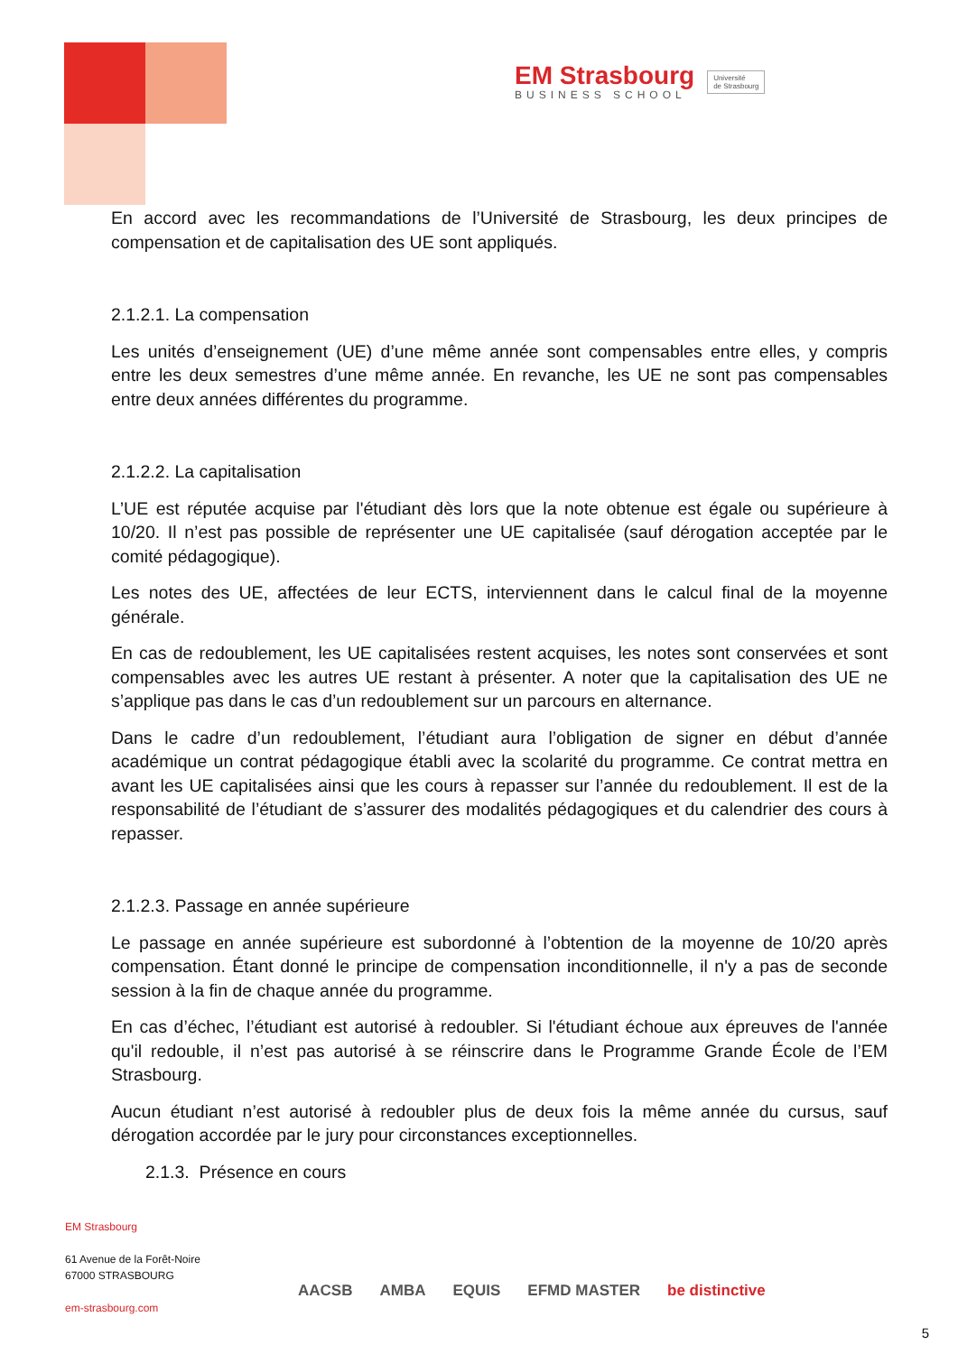EM Strasbourg
BUSINESS SCHOOL
Université
de Strasbourg
En accord avec les recommandations de l’Université de Strasbourg, les deux principes de compensation et de capitalisation des UE sont appliqués.
2.1.2.1. La compensation
Les unités d’enseignement (UE) d’une même année sont compensables entre elles, y compris entre les deux semestres d’une même année. En revanche, les UE ne sont pas compensables entre deux années différentes du programme.
2.1.2.2. La capitalisation
L’UE est réputée acquise par l'étudiant dès lors que la note obtenue est égale ou supérieure à 10/20. Il n’est pas possible de représenter une UE capitalisée (sauf dérogation acceptée par le comité pédagogique).
Les notes des UE, affectées de leur ECTS, interviennent dans le calcul final de la moyenne générale.
En cas de redoublement, les UE capitalisées restent acquises, les notes sont conservées et sont compensables avec les autres UE restant à présenter. A noter que la capitalisation des UE ne s’applique pas dans le cas d’un redoublement sur un parcours en alternance.
Dans le cadre d’un redoublement, l’étudiant aura l’obligation de signer en début d’année académique un contrat pédagogique établi avec la scolarité du programme. Ce contrat mettra en avant les UE capitalisées ainsi que les cours à repasser sur l’année du redoublement. Il est de la responsabilité de l’étudiant de s’assurer des modalités pédagogiques et du calendrier des cours à repasser.
2.1.2.3. Passage en année supérieure
Le passage en année supérieure est subordonné à l’obtention de la moyenne de 10/20 après compensation. Étant donné le principe de compensation inconditionnelle, il n'y a pas de seconde session à la fin de chaque année du programme.
En cas d’échec, l’étudiant est autorisé à redoubler. Si l'étudiant échoue aux épreuves de l'année qu'il redouble, il n’est pas autorisé à se réinscrire dans le Programme Grande École de l’EM Strasbourg.
Aucun étudiant n’est autorisé à redoubler plus de deux fois la même année du cursus, sauf dérogation accordée par le jury pour circonstances exceptionnelles.
2.1.3. Présence en cours
EM Strasbourg
61 Avenue de la Forêt-Noire
67000 STRASBOURG
em-strasbourg.com
AACSB AMBA EQUIS EFMD MASTER be distinctive
5